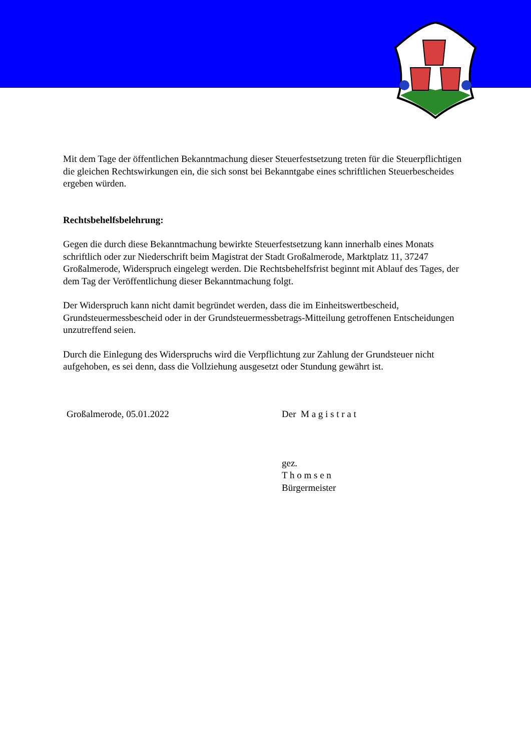Mit dem Tage der öffentlichen Bekanntmachung dieser Steuerfestsetzung treten für die Steuerpflichtigen die gleichen Rechtswirkungen ein, die sich sonst bei Bekanntgabe eines schriftlichen Steuerbescheides ergeben würden.
Rechtsbehelfsbelehrung:
Gegen die durch diese Bekanntmachung bewirkte Steuerfestsetzung kann innerhalb eines Monats schriftlich oder zur Niederschrift beim Magistrat der Stadt Großalmerode, Marktplatz 11, 37247 Großalmerode, Widerspruch eingelegt werden. Die Rechtsbehelfsfrist beginnt mit Ablauf des Tages, der dem Tag der Veröffentlichung dieser Bekanntmachung folgt.
Der Widerspruch kann nicht damit begründet werden, dass die im Einheitswertbescheid, Grundsteuermessbescheid oder in der Grundsteuermessbetrags-Mitteilung getroffenen Entscheidungen unzutreffend seien.
Durch die Einlegung des Widerspruchs wird die Verpflichtung zur Zahlung der Grundsteuer nicht aufgehoben, es sei denn, dass die Vollziehung ausgesetzt oder Stundung gewährt ist.
Großalmerode, 05.01.2022 Der M a g i s t r a t
gez.
T h o m s e n
Bürgermeister